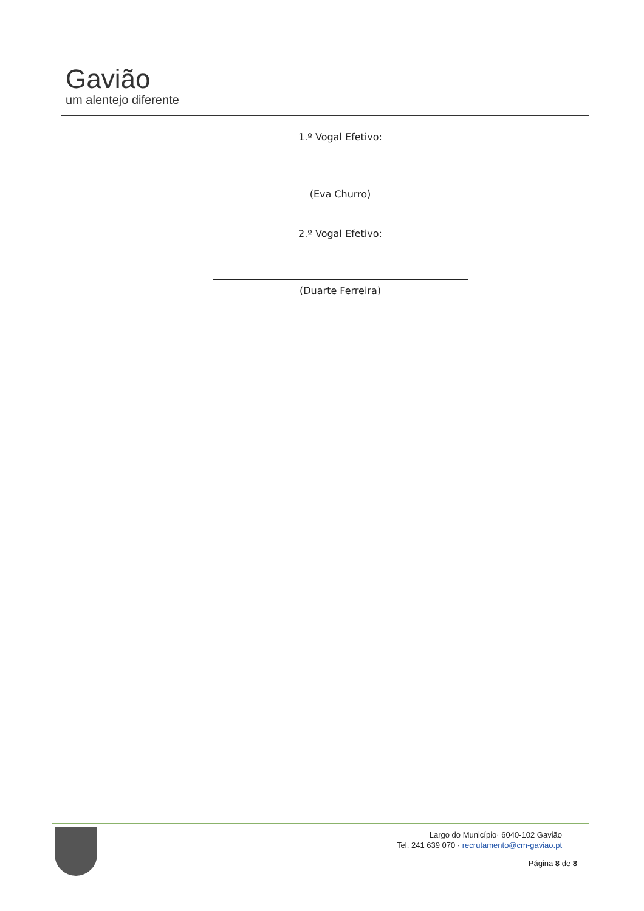Gavião
um alentejo diferente
1.º Vogal Efetivo:
(Eva Churro)
2.º Vogal Efetivo:
(Duarte Ferreira)
Largo do Município· 6040-102 Gavião
Tel. 241 639 070 · recrutamento@cm-gaviao.pt
Página 8 de 8